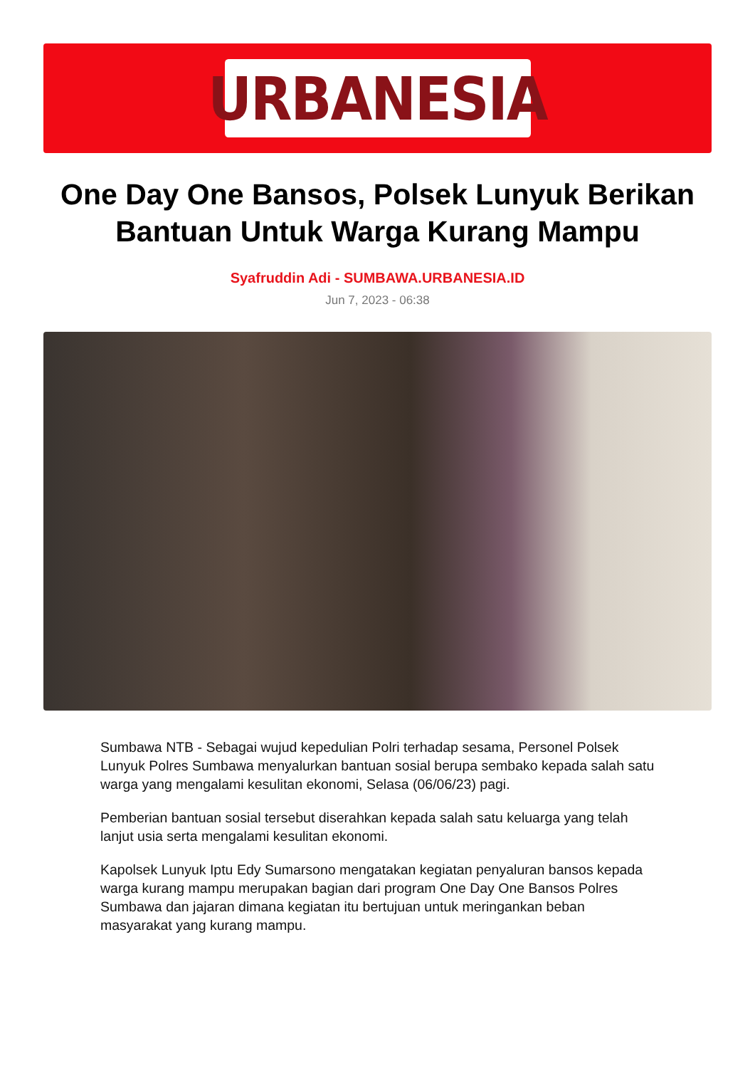URBANESIA
One Day One Bansos, Polsek Lunyuk Berikan Bantuan Untuk Warga Kurang Mampu
Syafruddin Adi - SUMBAWA.URBANESIA.ID
Jun 7, 2023 - 06:38
Sumbawa NTB - Sebagai wujud kepedulian Polri terhadap sesama, Personel Polsek Lunyuk Polres Sumbawa menyalurkan bantuan sosial berupa sembako kepada salah satu warga yang mengalami kesulitan ekonomi, Selasa (06/06/23) pagi.
Pemberian bantuan sosial tersebut diserahkan kepada salah satu keluarga yang telah lanjut usia serta mengalami kesulitan ekonomi.
Kapolsek Lunyuk Iptu Edy Sumarsono mengatakan kegiatan penyaluran bansos kepada warga kurang mampu merupakan bagian dari program One Day One Bansos Polres Sumbawa dan jajaran dimana kegiatan itu bertujuan untuk meringankan beban masyarakat yang kurang mampu.